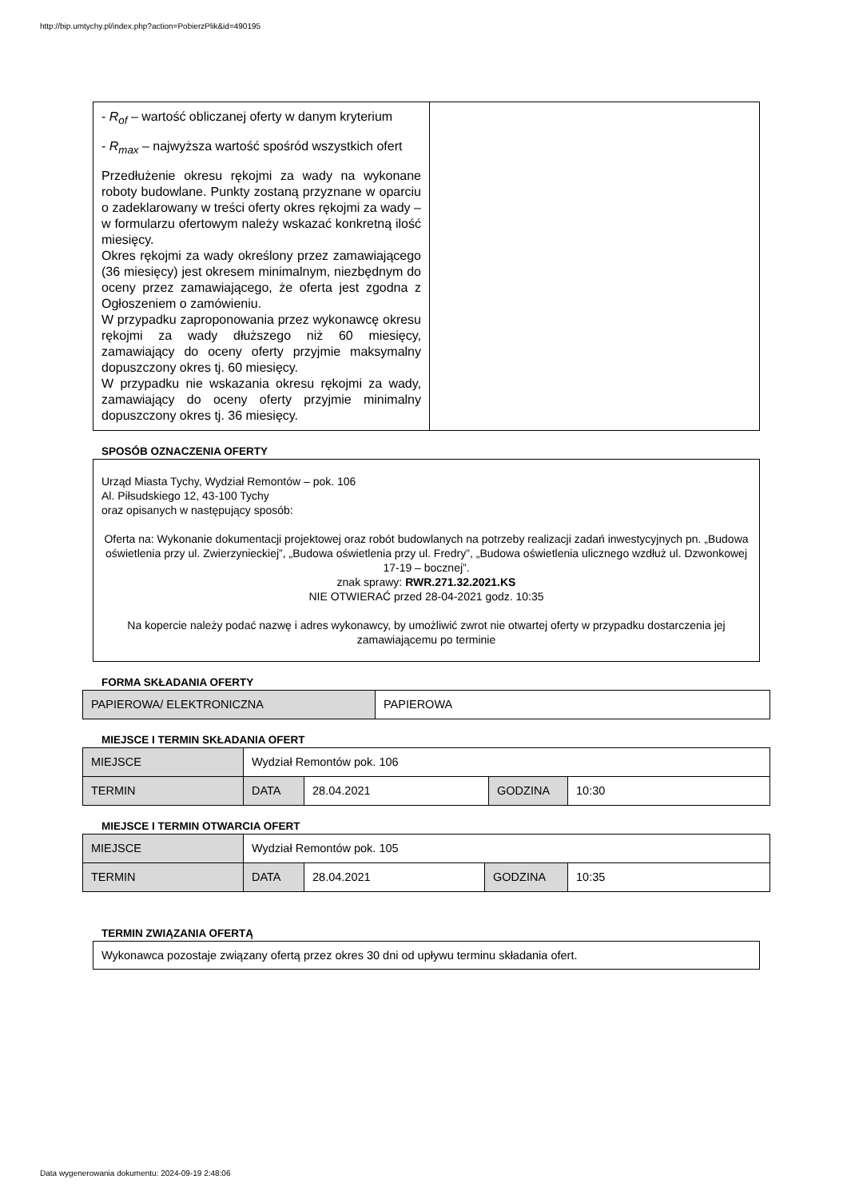http://bip.umtychy.pl/index.php?action=PobierzPlik&id=490195
| - R<sub>of</sub> – wartość obliczanej oferty w danym kryterium - R<sub>max</sub> – najwyższa wartość spośród wszystkich ofert Przedłużenie okresu rękojmi za wady na wykonane roboty budowlane. Punkty zostaną przyznane w oparciu o zadeklarowany w treści oferty okres rękojmi za wady – w formularzu ofertowym należy wskazać konkretną ilość miesięcy. Okres rękojmi za wady określony przez zamawiającego (36 miesięcy) jest okresem minimalnym, niezbędnym do oceny przez zamawiającego, że oferta jest zgodna z Ogłoszeniem o zamówieniu. W przypadku zaproponowania przez wykonawcę okresu rękojmi za wady dłuższego niż 60 miesięcy, zamawiający do oceny oferty przyjmie maksymalny dopuszczony okres tj. 60 miesięcy. W przypadku nie wskazania okresu rękojmi za wady, zamawiający do oceny oferty przyjmie minimalny dopuszczony okres tj. 36 miesięcy. | |
SPOSÓB OZNACZENIA OFERTY
Urząd Miasta Tychy, Wydział Remontów – pok. 106
Al. Piłsudskiego 12, 43-100 Tychy
oraz opisanych w następujący sposób:
Oferta na: Wykonanie dokumentacji projektowej oraz robót budowlanych na potrzeby realizacji zadań inwestycyjnych pn. „Budowa oświetlenia przy ul. Zwierzynieckiej”, „Budowa oświetlenia przy ul. Fredry”, „Budowa oświetlenia ulicznego wzdłuż ul. Dzwonkowej 17-19 – bocznej”.
znak sprawy: RWR.271.32.2021.KS
NIE OTWIERAĆ przed 28-04-2021 godz. 10:35
Na kopercie należy podać nazwę i adres wykonawcy, by umożliwić zwrot nie otwartej oferty w przypadku dostarczenia jej zamawiającemu po terminie
FORMA SKŁADANIA OFERTY
| PAPIEROWA/ ELEKTRONICZNA | PAPIEROWA |
MIEJSCE I TERMIN SKŁADANIA OFERT
| MIEJSCE | Wydział Remontów pok. 106 | | | |
| TERMIN | DATA | 28.04.2021 | GODZINA | 10:30 |
MIEJSCE I TERMIN OTWARCIA OFERT
| MIEJSCE | Wydział Remontów pok. 105 | | | |
| TERMIN | DATA | 28.04.2021 | GODZINA | 10:35 |
TERMIN ZWIĄZANIA OFERTĄ
Wykonawca pozostaje związany ofertą przez okres 30 dni od upływu terminu składania ofert.
Data wygenerowania dokumentu: 2024-09-19 2:48:06